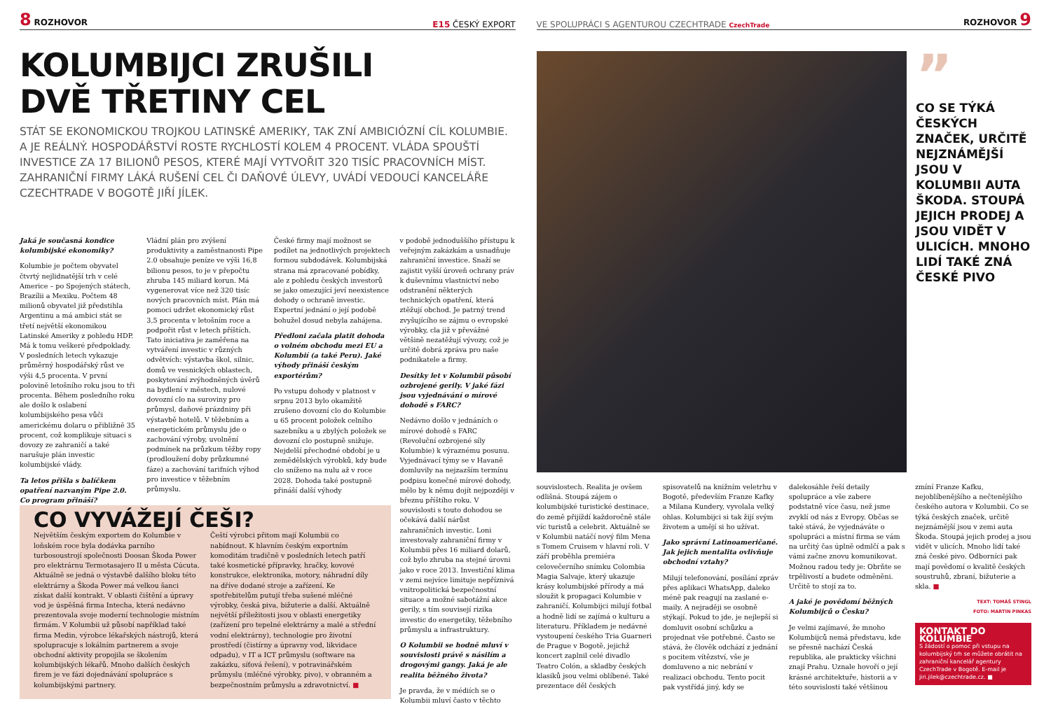8 ROZHOVOR E15 ČESKÝ EXPORT
KOLUMBIJCI ZRUŠILI
DVĚ TŘETINY CEL
STÁT SE EKONOMICKOU TROJKOU LATINSKÉ AMERIKY, TAK ZNÍ AMBICIÓZNÍ CÍL KOLUMBIE. A JE REÁLNÝ. HOSPODÁŘSTVÍ ROSTE RYCHLOSTÍ KOLEM 4 PROCENT. VLÁDA SPOUŠTÍ INVESTICE ZA 17 BILIONŮ PESOS, KTERÉ MAJÍ VYTVOŘIT 320 TISÍC PRACOVNÍCH MÍST. ZAHRANIČNÍ FIRMY LÁKÁ RUŠENÍ CEL ČI DAŇOVÉ ÚLEVY, UVÁDÍ VEDOUCÍ KANCELÁŘE CZECHTRADE V BOGOTĚ JIŘÍ JÍLEK.
Jaká je současná kondice kolumbijské ekonomiky?
Kolumbie je počtem obyvatel čtvrtý nejlidnatější trh v celé Americe – po Spojených státech, Brazílii a Mexiku. Počtem 48 milionů obyvatel již předstihla Argentinu a má ambici stát se třetí největší ekonomikou Latinské Ameriky z pohledu HDP. Má k tomu veškeré předpoklady. V posledních letech vykazuje průměrný hospodářský růst ve výši 4,5 procenta. V první polovině letošního roku jsou to tři procenta. Během posledního roku ale došlo k oslabení kolumbijského pesa vůči americkému dolaru o přibližně 35 procent, což komplikuje situaci s dovozy ze zahraničí a také narušuje plán investic kolumbijské vlády.
Ta letos přišla s balíčkem opatření nazvaným Pipe 2.0. Co program přináší?
Vládní plán pro zvýšení produktivity a zaměstnanosti Pipe 2.0 obsahuje peníze ve výši 16,8 bilionu pesos, to je v přepočtu zhruba 145 miliard korun. Má vygenerovat více než 320 tisíc nových pracovních míst. Plán má pomoci udržet ekonomický růst 3,5 procenta v letošním roce a podpořit růst v letech příštích. Tato iniciativa je zaměřena na vytváření investic v různých odvětvích: výstavba škol, silnic, domů ve vesnických oblastech, poskytování zvýhodněných úvěrů na bydlení v městech, nulové dovozní clo na suroviny pro průmysl, daňové prázdniny při výstavbě hotelů. V těžebním a energetickém průmyslu jde o zachování výroby, uvolnění podmínek na průzkum těžby ropy (prodloužení doby průzkumné fáze) a zachování tarifních výhod pro investice v těžebním průmyslu.
České firmy mají možnost se podílet na jednotlivých projektech formou subdodávek. Kolumbijská strana má zpracované pobídky, ale z pohledu českých investorů se jako omezující jeví neexistence dohody o ochraně investic. Expertní jednání o její podobě bohužel dosud nebyla zahájena.
Předloni začala platit dohoda o volném obchodu mezi EU a Kolumbií (a také Peru). Jaké výhody přináší českým exportérům?
Po vstupu dohody v platnost v srpnu 2013 bylo okamžitě zrušeno dovozní clo do Kolumbie u 65 procent položek celního sazebníku a u zbylých položek se dovozní clo postupně snižuje. Nejdelší přechodné období je u zemědělských výrobků, kdy bude clo sníženo na nulu až v roce 2028. Dohoda také postupně přináší další výhody
v podobě jednoduššího přístupu k veřejným zakázkám a usnadňuje zahraniční investice. Snaží se zajistit vyšší úroveň ochrany práv k duševnímu vlastnictví nebo odstranění některých technických opatření, která ztěžují obchod. Je patrný trend zvyšujícího se zájmu o evropské výrobky, cla již v převážné většině nezatěžují vývozy, což je určitě dobrá zpráva pro naše podnikatele a firmy.
Desítky let v Kolumbii působí ozbrojené gerily. V jaké fázi jsou vyjednávání o mírové dohodě s FARC?
Nedávno došlo v jednáních o mírové dohodě s FARC (Revoluční ozbrojené síly Kolumbie) k výraznému posunu. Vyjednávací týmy se v Havaně domluvily na nejzazším termínu podpisu konečné mírové dohody, mělo by k němu dojít nejpozději v březnu příštího roku. V souvislosti s touto dohodou se očekává další nárůst zahraničních investic. Loni investovaly zahraniční firmy v Kolumbii přes 16 miliard dolarů, což bylo zhruba na stejné úrovni jako v roce 2013. Investiční klima v zemi nejvíce limituje nepříznivá vnitropolitická bezpečnostní situace a možné sabotážní akce gerily, s tím souvisejí rizika investic do energetiky, těžebního průmyslu a infrastruktury.
O Kolumbii se hodně mluví v souvislosti právě s násilím a drogovými gangy. Jaká je ale realita běžného života?
Je pravda, že v médiích se o Kolumbii mluví často v těchto
CO VYVÁŽEJÍ ČEŠI?
Největším českým exportem do Kolumbie v loňském roce byla dodávka parního turbosoustrojí společnosti Doosan Škoda Power pro elektrárnu Termotasajero II u města Cúcuta. Aktuálně se jedná o výstavbě dalšího bloku této elektrárny a Škoda Power má velkou šanci získat další kontrakt. V oblasti čištění a úpravy vod je úspěšná firma Intecha, která nedávno prezentovala svoje moderní technologie místním firmám. V Kolumbii už působí například také firma Medin, výrobce lékařských nástrojů, která spolupracuje s lokálním partnerem a svoje obchodní aktivity propojila se školením kolumbijských lékařů. Mnoho dalších českých firem je ve fázi dojednávání spolupráce s kolumbijskými partnery.
Čeští výrobci přitom mají Kolumbii co nabídnout. K hlavním českým exportním komoditám tradičně v posledních letech patří také kosmetické přípravky, hračky, kovové konstrukce, elektronika, motory, náhradní díly na dříve dodané stroje a zařízení. Ke spotřebitelům putují třeba sušené mléčné výrobky, česká piva, bižuterie a další. Aktuálně největší příležitosti jsou v oblasti energetiky (zařízení pro tepelné elektrárny a malé a střední vodní elektrárny), technologie pro životní prostředí (čistírny a úpravny vod, likvidace odpadu), v IT a ICT průmyslu (software na zakázku, síťová řešení), v potravinářském průmyslu (mléčné výrobky, pivo), v obranném a bezpečnostním průmyslu a zdravotnictví. ■
VE SPOLUPRÁCI S AGENTUROU CZECHTRADE CzechTrade ROZHOVOR 9
”
CO SE TÝKÁ ČESKÝCH ZNAČEK, URČITĚ NEJZNÁMĚJŠÍ JSOU V KOLUMBII AUTA ŠKODA. STOUPÁ JEJICH PRODEJ A JSOU VIDĚT V ULICÍCH. MNOHO LIDÍ TAKÉ ZNÁ ČESKÉ PIVO
souvislostech. Realita je ovšem odlišná. Stoupá zájem o kolumbijské turistické destinace, do země přijíždí každoročně stále víc turistů a celebrit. Aktuálně se v Kolumbii natáčí nový film Mena s Tomem Cruisem v hlavní roli. V září proběhla premiéra celovečerního snímku Colombia Magia Salvaje, který ukazuje krásy kolumbijské přírody a má sloužit k propagaci Kolumbie v zahraničí. Kolumbijci milují fotbal a hodně lidí se zajímá o kulturu a literaturu. Příkladem je nedávné vystoupení českého Tria Guarneri de Prague v Bogotě, jejichž koncert zaplnil celé divadlo Teatro Colón, a skladby českých klasiků jsou velmi oblíbené. Také prezentace děl českých spisovatelů na knižním veletrhu v Bogotě, především Franze Kafky a Milana Kundery, vyvolala velký ohlas. Kolumbijci si tak žijí svým životem a umějí si ho užívat.
Jako správní Latinoameričané. Jak jejich mentalita ovlivňuje obchodní vztahy?
Milují telefonování, posílání zpráv přes aplikaci WhatsApp, daleko méně pak reagují na zaslané e-maily. A nejraději se osobně stýkají. Pokud to jde, je nejlepší si domluvit osobní schůzku a projednat vše potřebné. Často se stává, že člověk odchází z jednání s pocitem vítězství, vše je domluveno a nic nebrání v realizaci obchodu. Tento pocit pak vystřídá jiný, kdy se dalekosáhle řeší detaily spolupráce a vše zabere podstatně více času, než jsme zvyklí od nás z Evropy. Občas se také stává, že vyjednáváte o spolupráci a místní firma se vám na určitý čas úplně odmlčí a pak s vámi začne znovu komunikovat. Možnou radou tedy je: Obrňte se trpělivostí a budete odměněni. Určitě to stojí za to.
A jaké je povědomí běžných Kolumbijců o Česku?
Je velmi zajímavé, že mnoho Kolumbijců nemá představu, kde se přesně nachází Česká republika, ale prakticky všichni znají Prahu. Uznale hovoří o její krásné architektuře, historii a v této souvislosti také většinou zmíní Franze Kafku, nejoblíbenějšího a nečtenějšího českého autora v Kolumbii. Co se týká českých značek, určitě nejznámější jsou v zemi auta Škoda. Stoupá jejich prodej a jsou vidět v ulicích. Mnoho lidí také zná české pivo. Odborníci pak mají povědomí o kvalitě českých soustruhů, zbraní, bižuterie a skla. ■
TEXT: TOMÁŠ STINGL
FOTO: MARTIN PINKAS
KONTAKT DO KOLUMBIE
S žádostí o pomoc při vstupu na kolumbijský trh se můžete obrátit na zahraniční kancelář agentury CzechTrade v Bogotě. E-mail je jiri.jilek@czechtrade.cz. ■